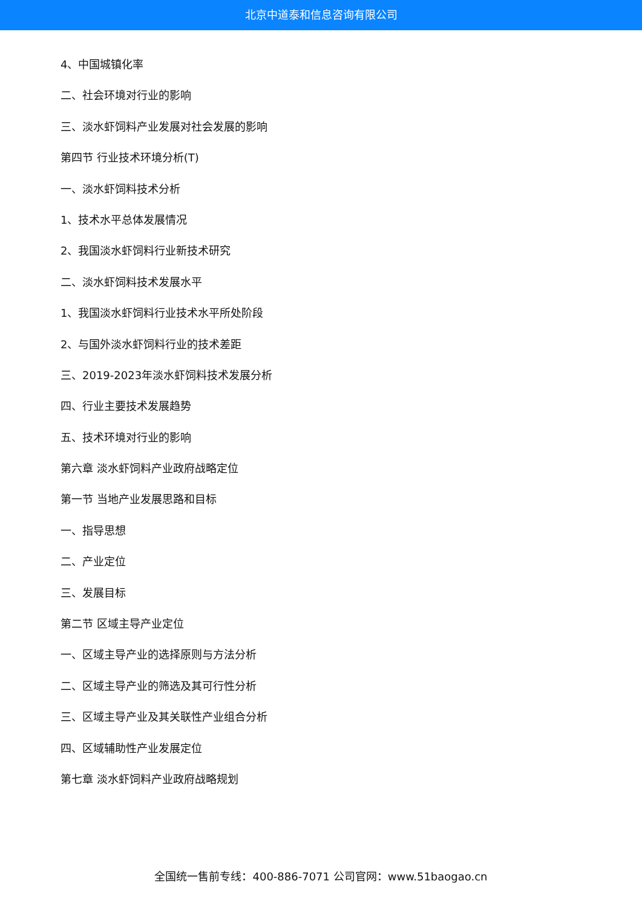北京中道泰和信息咨询有限公司
4、中国城镇化率
二、社会环境对行业的影响
三、淡水虾饲料产业发展对社会发展的影响
第四节 行业技术环境分析(T)
一、淡水虾饲料技术分析
1、技术水平总体发展情况
2、我国淡水虾饲料行业新技术研究
二、淡水虾饲料技术发展水平
1、我国淡水虾饲料行业技术水平所处阶段
2、与国外淡水虾饲料行业的技术差距
三、2019-2023年淡水虾饲料技术发展分析
四、行业主要技术发展趋势
五、技术环境对行业的影响
第六章 淡水虾饲料产业政府战略定位
第一节 当地产业发展思路和目标
一、指导思想
二、产业定位
三、发展目标
第二节 区域主导产业定位
一、区域主导产业的选择原则与方法分析
二、区域主导产业的筛选及其可行性分析
三、区域主导产业及其关联性产业组合分析
四、区域辅助性产业发展定位
第七章 淡水虾饲料产业政府战略规划
全国统一售前专线：400-886-7071 公司官网：www.51baogao.cn